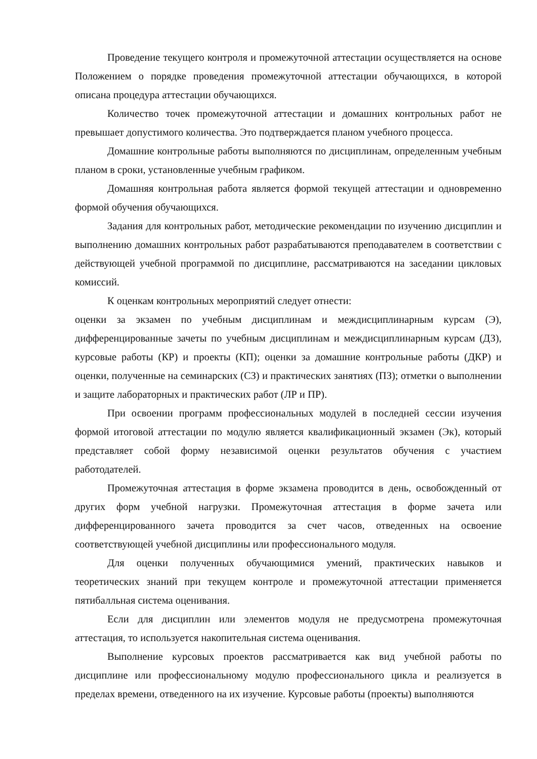Проведение текущего контроля и промежуточной аттестации осуществляется на основе Положением о порядке проведения промежуточной аттестации обучающихся, в которой описана процедура аттестации обучающихся.
Количество точек промежуточной аттестации и домашних контрольных работ не превышает допустимого количества. Это подтверждается планом учебного процесса.
Домашние контрольные работы выполняются по дисциплинам, определенным учебным планом в сроки, установленные учебным графиком.
Домашняя контрольная работа является формой текущей аттестации и одновременно формой обучения обучающихся.
Задания для контрольных работ, методические рекомендации по изучению дисциплин и выполнению домашних контрольных работ разрабатываются преподавателем в соответствии с действующей учебной программой по дисциплине, рассматриваются на заседании цикловых комиссий.
К оценкам контрольных мероприятий следует отнести:
оценки за экзамен по учебным дисциплинам и междисциплинарным курсам (Э), дифференцированные зачеты по учебным дисциплинам и междисциплинарным курсам (ДЗ), курсовые работы (КР) и проекты (КП); оценки за домашние контрольные работы (ДКР) и оценки, полученные на семинарских (СЗ) и практических занятиях (ПЗ); отметки о выполнении и защите лабораторных и практических работ (ЛР и ПР).
При освоении программ профессиональных модулей в последней сессии изучения формой итоговой аттестации по модулю является квалификационный экзамен (Эк), который представляет собой форму независимой оценки результатов обучения с участием работодателей.
Промежуточная аттестация в форме экзамена проводится в день, освобожденный от других форм учебной нагрузки. Промежуточная аттестация в форме зачета или дифференцированного зачета проводится за счет часов, отведенных на освоение соответствующей учебной дисциплины или профессионального модуля.
Для оценки полученных обучающимися умений, практических навыков и теоретических знаний при текущем контроле и промежуточной аттестации применяется пятибалльная система оценивания.
Если для дисциплин или элементов модуля не предусмотрена промежуточная аттестация, то используется накопительная система оценивания.
Выполнение курсовых проектов рассматривается как вид учебной работы по дисциплине или профессиональному модулю профессионального цикла и реализуется в пределах времени, отведенного на их изучение. Курсовые работы (проекты) выполняются